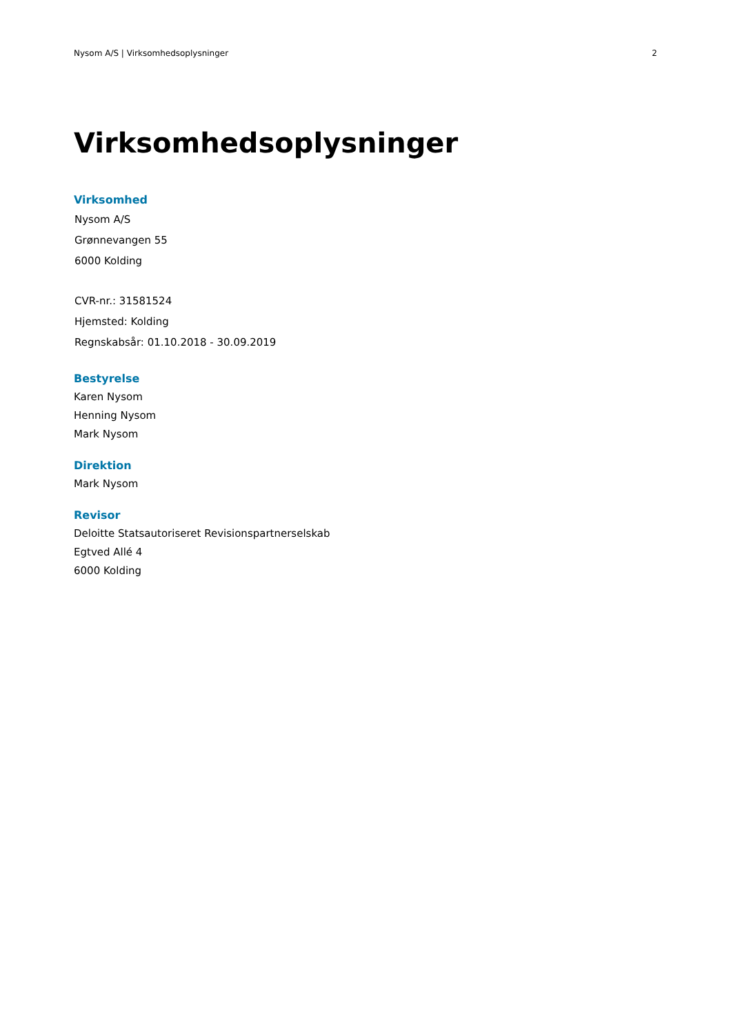Nysom A/S | Virksomhedsoplysninger 2
Virksomhedsoplysninger
Virksomhed
Nysom A/S
Grønnevangen 55
6000 Kolding
CVR-nr.: 31581524
Hjemsted: Kolding
Regnskabsår: 01.10.2018 - 30.09.2019
Bestyrelse
Karen Nysom
Henning Nysom
Mark Nysom
Direktion
Mark Nysom
Revisor
Deloitte Statsautoriseret Revisionspartnerselskab
Egtved Allé 4
6000 Kolding